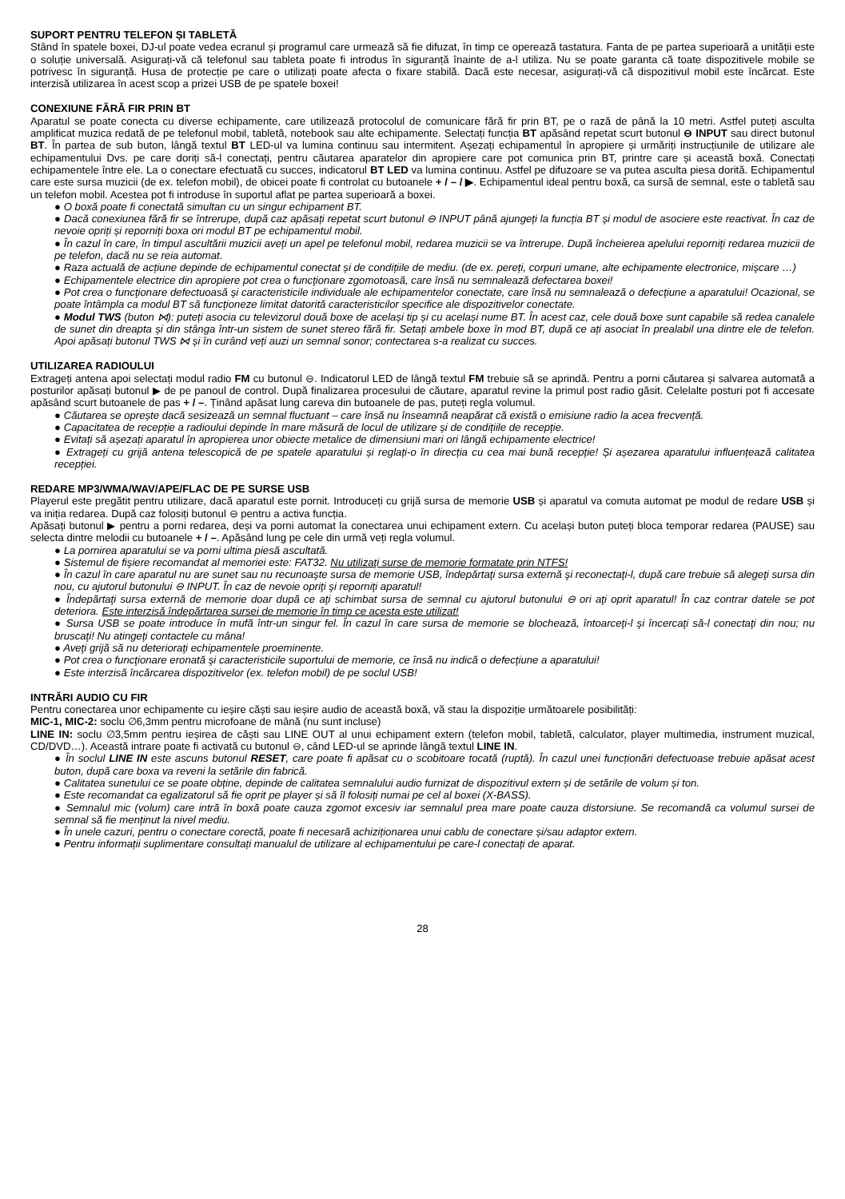SUPORT PENTRU TELEFON ȘI TABLETĂ
Stând în spatele boxei, DJ-ul poate vedea ecranul și programul care urmează să fie difuzat, în timp ce operează tastatura. Fanta de pe partea superioară a unității este o soluție universală. Asigurați-vă că telefonul sau tableta poate fi introdus în siguranță înainte de a-l utiliza. Nu se poate garanta că toate dispozitivele mobile se potrivesc în siguranță. Husa de protecție pe care o utilizați poate afecta o fixare stabilă. Dacă este necesar, asigurați-vă că dispozitivul mobil este încărcat. Este interzisă utilizarea în acest scop a prizei USB de pe spatele boxei!
CONEXIUNE FĂRĂ FIR PRIN BT
Aparatul se poate conecta cu diverse echipamente, care utilizează protocolul de comunicare fără fir prin BT, pe o rază de până la 10 metri. Astfel puteți asculta amplificat muzica redată de pe telefonul mobil, tabletă, notebook sau alte echipamente. Selectați funcția BT apăsând repetat scurt butonul ⊖ INPUT sau direct butonul BT. În partea de sub buton, lângă textul BT LED-ul va lumina continuu sau intermitent. Așezați echipamentul în apropiere și urmăriți instrucțiunile de utilizare ale echipamentului Dvs. pe care doriți să-l conectați, pentru căutarea aparatelor din apropiere care pot comunica prin BT, printre care și această boxă. Conectați echipamentele între ele. La o conectare efectuată cu succes, indicatorul BT LED va lumina continuu. Astfel pe difuzoare se va putea asculta piesa dorită. Echipamentul care este sursa muzicii (de ex. telefon mobil), de obicei poate fi controlat cu butoanele + / – / ▶. Echipamentul ideal pentru boxă, ca sursă de semnal, este o tabletă sau un telefon mobil. Acestea pot fi introduse în suportul aflat pe partea superioară a boxei.
● O boxă poate fi conectată simultan cu un singur echipament BT.
● Dacă conexiunea fără fir se întrerupe, după caz apăsați repetat scurt butonul ⊖ INPUT până ajungeți la funcția BT și modul de asociere este reactivat. În caz de nevoie opriți și reporniți boxa ori modul BT pe echipamentul mobil.
● În cazul în care, în timpul ascultării muzicii aveți un apel pe telefonul mobil, redarea muzicii se va întrerupe. După încheierea apelului reporniţi redarea muzicii de pe telefon, dacă nu se reia automat.
● Raza actuală de acțiune depinde de echipamentul conectat și de condițiile de mediu. (de ex. pereți, corpuri umane, alte echipamente electronice, mișcare …)
● Echipamentele electrice din apropiere pot crea o funcţionare zgomotoasă, care însă nu semnalează defectarea boxei!
● Pot crea o funcţionare defectuoasă şi caracteristicile individuale ale echipamentelor conectate, care însă nu semnalează o defecţiune a aparatului! Ocazional, se poate întâmpla ca modul BT să funcţioneze limitat datorită caracteristicilor specifice ale dispozitivelor conectate.
● Modul TWS (buton ⋈): puteți asocia cu televizorul două boxe de același tip și cu același nume BT. În acest caz, cele două boxe sunt capabile să redea canalele de sunet din dreapta și din stânga într-un sistem de sunet stereo fără fir. Setați ambele boxe în mod BT, după ce ați asociat în prealabil una dintre ele de telefon. Apoi apăsați butonul TWS ⋈ și în curând veți auzi un semnal sonor; contectarea s-a realizat cu succes.
UTILIZAREA RADIOULUI
Extrageți antena apoi selectați modul radio FM cu butonul ⊖. Indicatorul LED de lângă textul FM trebuie să se aprindă. Pentru a porni căutarea și salvarea automată a posturilor apăsați butonul ▶ de pe panoul de control. După finalizarea procesului de căutare, aparatul revine la primul post radio găsit. Celelalte posturi pot fi accesate apăsând scurt butoanele de pas + / –. Ținând apăsat lung careva din butoanele de pas, puteți regla volumul.
● Căutarea se oprește dacă sesizează un semnal fluctuant – care însă nu înseamnă neapărat că există o emisiune radio la acea frecvență.
● Capacitatea de recepție a radioului depinde în mare măsură de locul de utilizare și de condițiile de recepție.
● Evitați să așezați aparatul în apropierea unor obiecte metalice de dimensiuni mari ori lângă echipamente electrice!
● Extrageți cu grijă antena telescopică de pe spatele aparatului și reglați-o în direcția cu cea mai bună recepție! Și așezarea aparatului influențează calitatea recepției.
REDARE MP3/WMA/WAV/APE/FLAC DE PE SURSE USB
Playerul este pregătit pentru utilizare, dacă aparatul este pornit. Introduceți cu grijă sursa de memorie USB și aparatul va comuta automat pe modul de redare USB și va iniția redarea. După caz folosiți butonul ⊖ pentru a activa funcția.
Apăsați butonul ▶ pentru a porni redarea, deși va porni automat la conectarea unui echipament extern. Cu același buton puteți bloca temporar redarea (PAUSE) sau selecta dintre melodii cu butoanele + / –. Apăsând lung pe cele din urmă veți regla volumul.
● La pornirea aparatului se va porni ultima piesă ascultată.
● Sistemul de fişiere recomandat al memoriei este: FAT32. Nu utilizaţi surse de memorie formatate prin NTFS!
● În cazul în care aparatul nu are sunet sau nu recunoaşte sursa de memorie USB, îndepărtaţi sursa externă şi reconectaţi-l, după care trebuie să alegeţi sursa din nou, cu ajutorul butonului ⊖ INPUT. În caz de nevoie opriţi şi reporniţi aparatul!
● Îndepărtaţi sursa externă de memorie doar după ce aţi schimbat sursa de semnal cu ajutorul butonului ⊖ ori aţi oprit aparatul! În caz contrar datele se pot deteriora. Este interzisă îndepărtarea sursei de memorie în timp ce acesta este utilizat!
● Sursa USB se poate introduce în mufă într-un singur fel. În cazul în care sursa de memorie se blochează, întoarceţi-l şi încercaţi să-l conectaţi din nou; nu bruscaţi! Nu atingeţi contactele cu mâna!
● Aveţi grijă să nu deterioraţi echipamentele proeminente.
● Pot crea o funcţionare eronată şi caracteristicile suportului de memorie, ce însă nu indică o defecţiune a aparatului!
● Este interzisă încărcarea dispozitivelor (ex. telefon mobil) de pe soclul USB!
INTRĂRI AUDIO CU FIR
Pentru conectarea unor echipamente cu ieșire căști sau ieșire audio de această boxă, vă stau la dispoziție următoarele posibilități:
MIC-1, MIC-2: soclu ∅6,3mm pentru microfoane de mână (nu sunt incluse)
LINE IN: soclu ∅3,5mm pentru ieșirea de căști sau LINE OUT al unui echipament extern (telefon mobil, tabletă, calculator, player multimedia, instrument muzical, CD/DVD…). Această intrare poate fi activată cu butonul ⊖, când LED-ul se aprinde lângă textul LINE IN.
● În soclul LINE IN este ascuns butonul RESET, care poate fi apăsat cu o scobitoare tocată (ruptă). În cazul unei funcționări defectuoase trebuie apăsat acest buton, după care boxa va reveni la setările din fabrică.
● Calitatea sunetului ce se poate obține, depinde de calitatea semnalului audio furnizat de dispozitivul extern și de setările de volum și ton.
● Este recomandat ca egalizatorul să fie oprit pe player și să îl folosiți numai pe cel al boxei (X-BASS).
● Semnalul mic (volum) care intră în boxă poate cauza zgomot excesiv iar semnalul prea mare poate cauza distorsiune. Se recomandă ca volumul sursei de semnal să fie menținut la nivel mediu.
● În unele cazuri, pentru o conectare corectă, poate fi necesară achiziționarea unui cablu de conectare și/sau adaptor extern.
● Pentru informații suplimentare consultați manualul de utilizare al echipamentului pe care-l conectați de aparat.
28